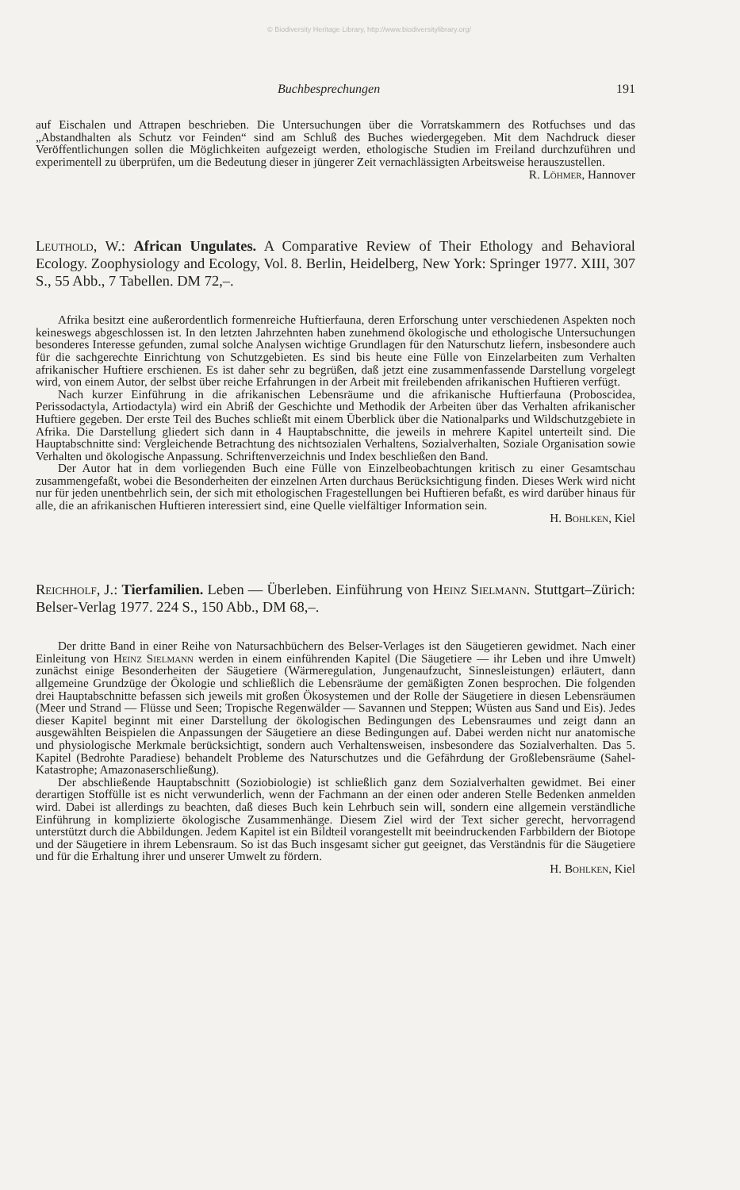© Biodiversity Heritage Library, http://www.biodiversitylibrary.org/
Buchbesprechungen 191
auf Eischalen und Attrapen beschrieben. Die Untersuchungen über die Vorratskammern des Rotfuchses und das „Abstandhalten als Schutz vor Feinden“ sind am Schluß des Buches wiedergegeben. Mit dem Nachdruck dieser Veröffentlichungen sollen die Möglichkeiten aufgezeigt werden, ethologische Studien im Freiland durchzuführen und experimentell zu überprüfen, um die Bedeutung dieser in jüngerer Zeit vernachlässigten Arbeitsweise herauszustellen.
R. Löhmer, Hannover
Leuthold, W.: African Ungulates. A Comparative Review of Their Ethology and Behavioral Ecology. Zoophysiology and Ecology, Vol. 8. Berlin, Heidelberg, New York: Springer 1977. XIII, 307 S., 55 Abb., 7 Tabellen. DM 72,–.
Afrika besitzt eine außerordentlich formenreiche Huftierfauna, deren Erforschung unter verschiedenen Aspekten noch keineswegs abgeschlossen ist. In den letzten Jahrzehnten haben zunehmend ökologische und ethologische Untersuchungen besonderes Interesse gefunden, zumal solche Analysen wichtige Grundlagen für den Naturschutz liefern, insbesondere auch für die sachgerechte Einrichtung von Schutzgebieten. Es sind bis heute eine Fülle von Einzelarbeiten zum Verhalten afrikanischer Huftiere erschienen. Es ist daher sehr zu begrüßen, daß jetzt eine zusammenfassende Darstellung vorgelegt wird, von einem Autor, der selbst über reiche Erfahrungen in der Arbeit mit freilebenden afrikanischen Huftieren verfügt.
Nach kurzer Einführung in die afrikanischen Lebensräume und die afrikanische Huftierfauna (Proboscidea, Perissodactyla, Artiodactyla) wird ein Abriß der Geschichte und Methodik der Arbeiten über das Verhalten afrikanischer Huftiere gegeben. Der erste Teil des Buches schließt mit einem Überblick über die Nationalparks und Wildschutzgebiete in Afrika. Die Darstellung gliedert sich dann in 4 Hauptabschnitte, die jeweils in mehrere Kapitel unterteilt sind. Die Hauptabschnitte sind: Vergleichende Betrachtung des nichtsozialen Verhaltens, Sozialverhalten, Soziale Organisation sowie Verhalten und ökologische Anpassung. Schriftenverzeichnis und Index beschließen den Band.
Der Autor hat in dem vorliegenden Buch eine Fülle von Einzelbeobachtungen kritisch zu einer Gesamtschau zusammengefaßt, wobei die Besonderheiten der einzelnen Arten durchaus Berücksichtigung finden. Dieses Werk wird nicht nur für jeden unentbehrlich sein, der sich mit ethologischen Fragestellungen bei Huftieren befaßt, es wird darüber hinaus für alle, die an afrikanischen Huftieren interessiert sind, eine Quelle vielfältiger Information sein.
H. Bohlken, Kiel
Reichholf, J.: Tierfamilien. Leben — Überleben. Einführung von Heinz Sielmann. Stuttgart–Zürich: Belser-Verlag 1977. 224 S., 150 Abb., DM 68,–.
Der dritte Band in einer Reihe von Natursachbüchern des Belser-Verlages ist den Säugetieren gewidmet. Nach einer Einleitung von Heinz Sielmann werden in einem einführenden Kapitel (Die Säugetiere — ihr Leben und ihre Umwelt) zunächst einige Besonderheiten der Säugetiere (Wärmeregulation, Jungenaufzucht, Sinnesleistungen) erläutert, dann allgemeine Grundzüge der Ökologie und schließlich die Lebensräume der gemäßigten Zonen besprochen. Die folgenden drei Hauptabschnitte befassen sich jeweils mit großen Ökosystemen und der Rolle der Säugetiere in diesen Lebensräumen (Meer und Strand — Flüsse und Seen; Tropische Regenwälder — Savannen und Steppen; Wüsten aus Sand und Eis). Jedes dieser Kapitel beginnt mit einer Darstellung der ökologischen Bedingungen des Lebensraumes und zeigt dann an ausgewählten Beispielen die Anpassungen der Säugetiere an diese Bedingungen auf. Dabei werden nicht nur anatomische und physiologische Merkmale berücksichtigt, sondern auch Verhaltensweisen, insbesondere das Sozialverhalten. Das 5. Kapitel (Bedrohte Paradiese) behandelt Probleme des Naturschutzes und die Gefährdung der Großlebensräume (Sahel-Katastrophe; Amazonaserschließung).
Der abschließende Hauptabschnitt (Soziobiologie) ist schließlich ganz dem Sozialverhalten gewidmet. Bei einer derartigen Stoffülle ist es nicht verwunderlich, wenn der Fachmann an der einen oder anderen Stelle Bedenken anmelden wird. Dabei ist allerdings zu beachten, daß dieses Buch kein Lehrbuch sein will, sondern eine allgemein verständliche Einführung in komplizierte ökologische Zusammenhänge. Diesem Ziel wird der Text sicher gerecht, hervorragend unterstützt durch die Abbildungen. Jedem Kapitel ist ein Bildteil vorangestellt mit beeindruckenden Farbbildern der Biotope und der Säugetiere in ihrem Lebensraum. So ist das Buch insgesamt sicher gut geeignet, das Verständnis für die Säugetiere und für die Erhaltung ihrer und unserer Umwelt zu fördern.
H. Bohlken, Kiel